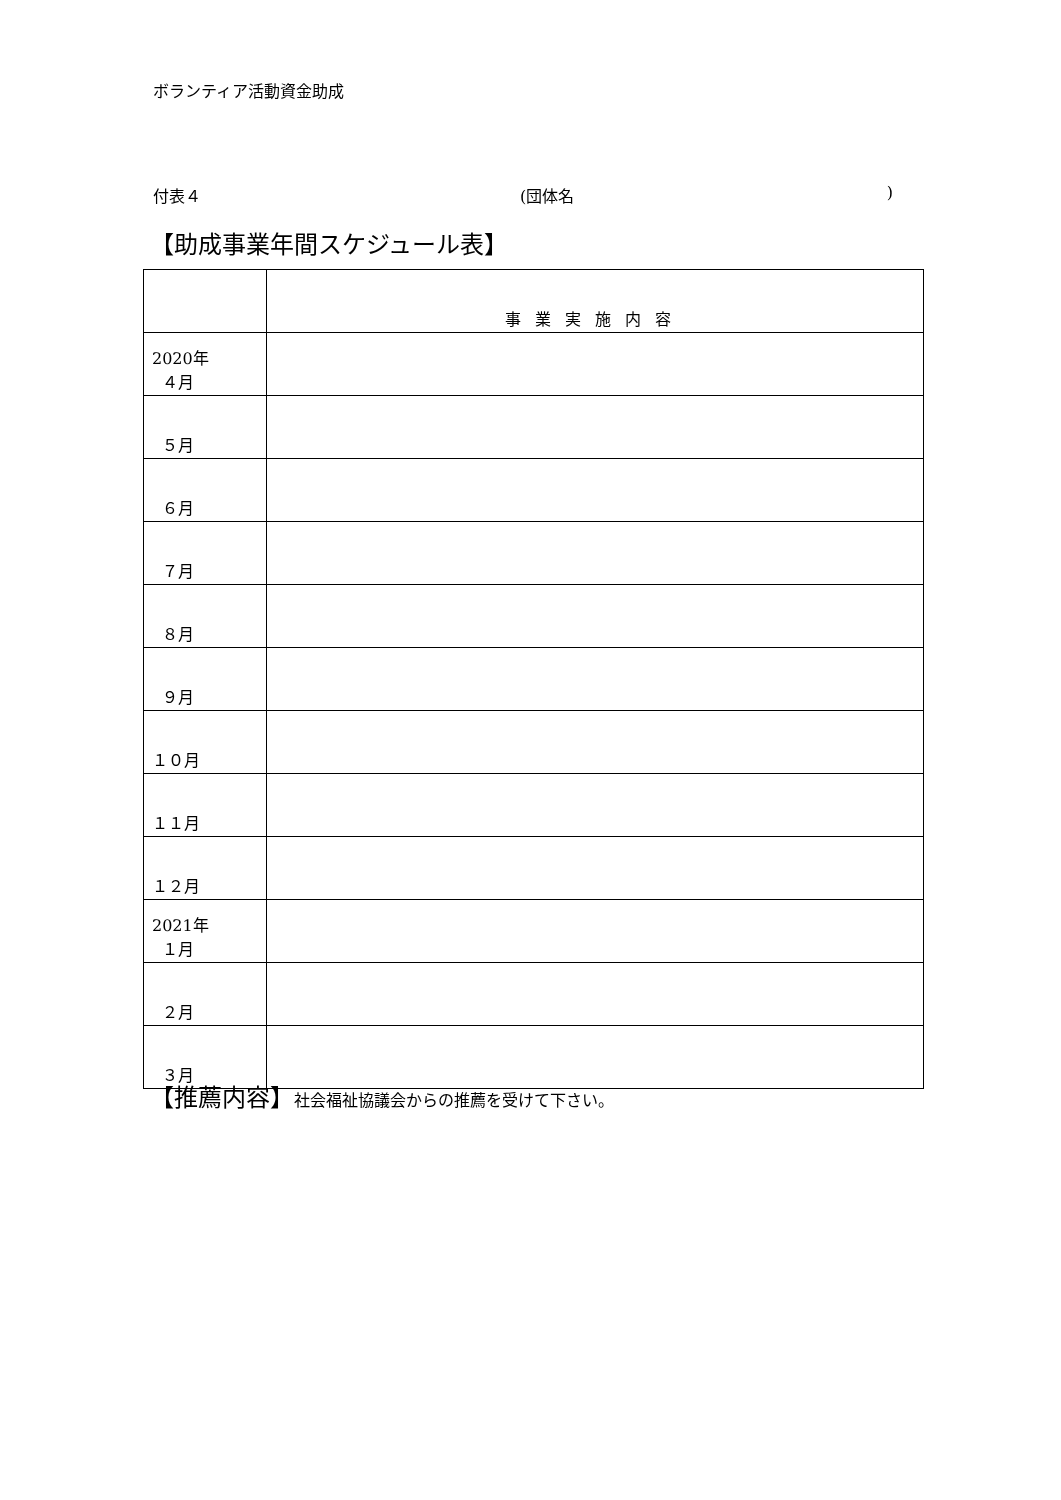ボランティア活動資金助成
付表４ (団体名 )
【助成事業年間スケジュール表】
| | 事業実施内容 |
| 2020年 ４月 | |
| ５月 | |
| ６月 | |
| ７月 | |
| ８月 | |
| ９月 | |
| １０月 | |
| １１月 | |
| １２月 | |
| 2021年 １月 | |
| ２月 | |
| ３月 | |
【推薦内容】社会福祉協議会からの推薦を受けて下さい。